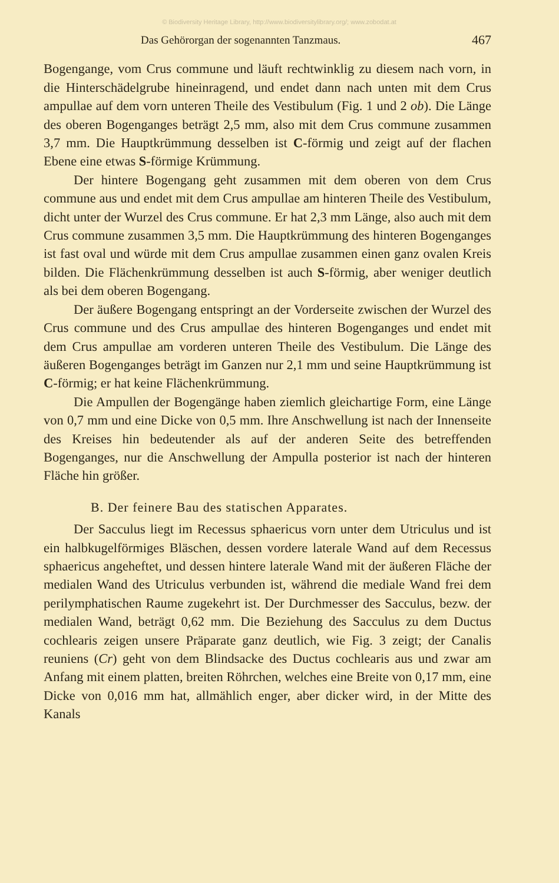© Biodiversity Heritage Library, http://www.biodiversitylibrary.org/; www.zobodat.at
Das Gehörorgan der sogenannten Tanzmaus. 467
Bogengange, vom Crus commune und läuft rechtwinklig zu diesem nach vorn, in die Hinterschädelgrube hineinragend, und endet dann nach unten mit dem Crus ampullae auf dem vorn unteren Theile des Vestibulum (Fig. 1 und 2 ob). Die Länge des oberen Bogenganges beträgt 2,5 mm, also mit dem Crus commune zusammen 3,7 mm. Die Hauptkrümmung desselben ist C-förmig und zeigt auf der flachen Ebene eine etwas S-förmige Krümmung.
Der hintere Bogengang geht zusammen mit dem oberen von dem Crus commune aus und endet mit dem Crus ampullae am hinteren Theile des Vestibulum, dicht unter der Wurzel des Crus commune. Er hat 2,3 mm Länge, also auch mit dem Crus commune zusammen 3,5 mm. Die Hauptkrümmung des hinteren Bogenganges ist fast oval und würde mit dem Crus ampullae zusammen einen ganz ovalen Kreis bilden. Die Flächenkrümmung desselben ist auch S-förmig, aber weniger deutlich als bei dem oberen Bogengang.
Der äußere Bogengang entspringt an der Vorderseite zwischen der Wurzel des Crus commune und des Crus ampullae des hinteren Bogenganges und endet mit dem Crus ampullae am vorderen unteren Theile des Vestibulum. Die Länge des äußeren Bogenganges beträgt im Ganzen nur 2,1 mm und seine Hauptkrümmung ist C-förmig; er hat keine Flächenkrümmung.
Die Ampullen der Bogengänge haben ziemlich gleichartige Form, eine Länge von 0,7 mm und eine Dicke von 0,5 mm. Ihre Anschwellung ist nach der Innenseite des Kreises hin bedeutender als auf der anderen Seite des betreffenden Bogenganges, nur die Anschwellung der Ampulla posterior ist nach der hinteren Fläche hin größer.
B. Der feinere Bau des statischen Apparates.
Der Sacculus liegt im Recessus sphaericus vorn unter dem Utriculus und ist ein halbkugelförmiges Bläschen, dessen vordere laterale Wand auf dem Recessus sphaericus angeheftet, und dessen hintere laterale Wand mit der äußeren Fläche der medialen Wand des Utriculus verbunden ist, während die mediale Wand frei dem perilymphatischen Raume zugekehrt ist. Der Durchmesser des Sacculus, bezw. der medialen Wand, beträgt 0,62 mm. Die Beziehung des Sacculus zu dem Ductus cochlearis zeigen unsere Präparate ganz deutlich, wie Fig. 3 zeigt; der Canalis reuniens (Cr) geht von dem Blindsacke des Ductus cochlearis aus und zwar am Anfang mit einem platten, breiten Röhrchen, welches eine Breite von 0,17 mm, eine Dicke von 0,016 mm hat, allmählich enger, aber dicker wird, in der Mitte des Kanals